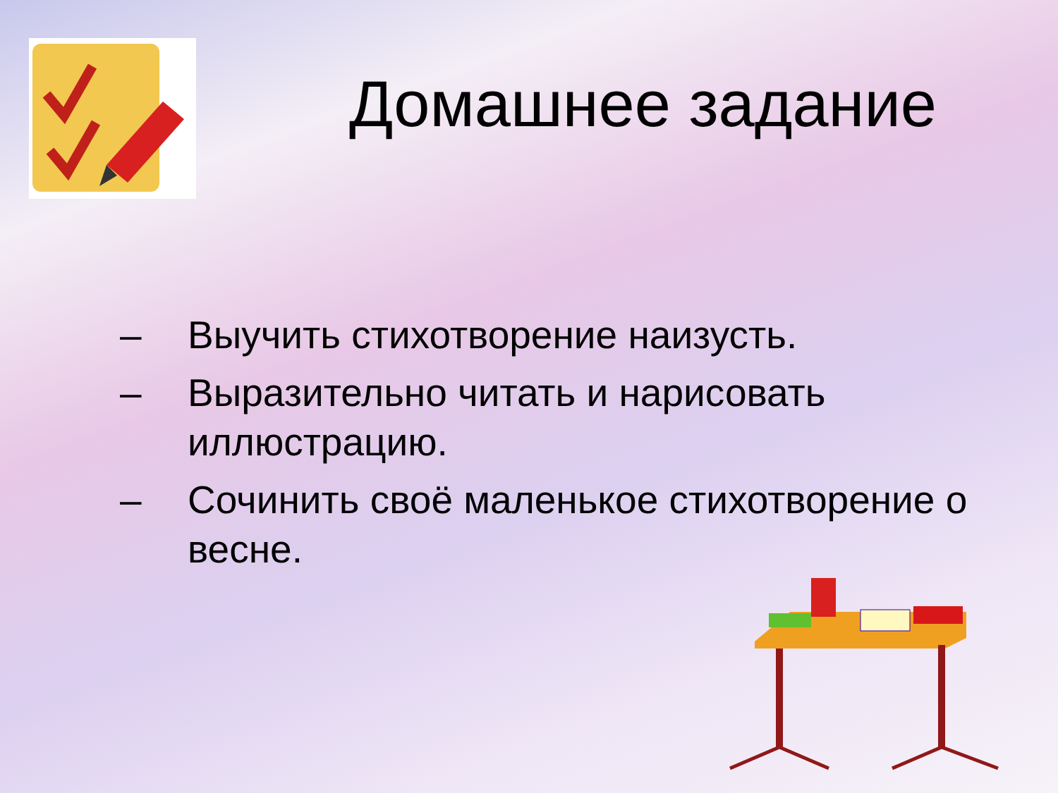Домашнее задание
– Выучить стихотворение наизусть.
– Выразительно читать и нарисовать иллюстрацию.
– Сочинить своё маленькое стихотворение о весне.